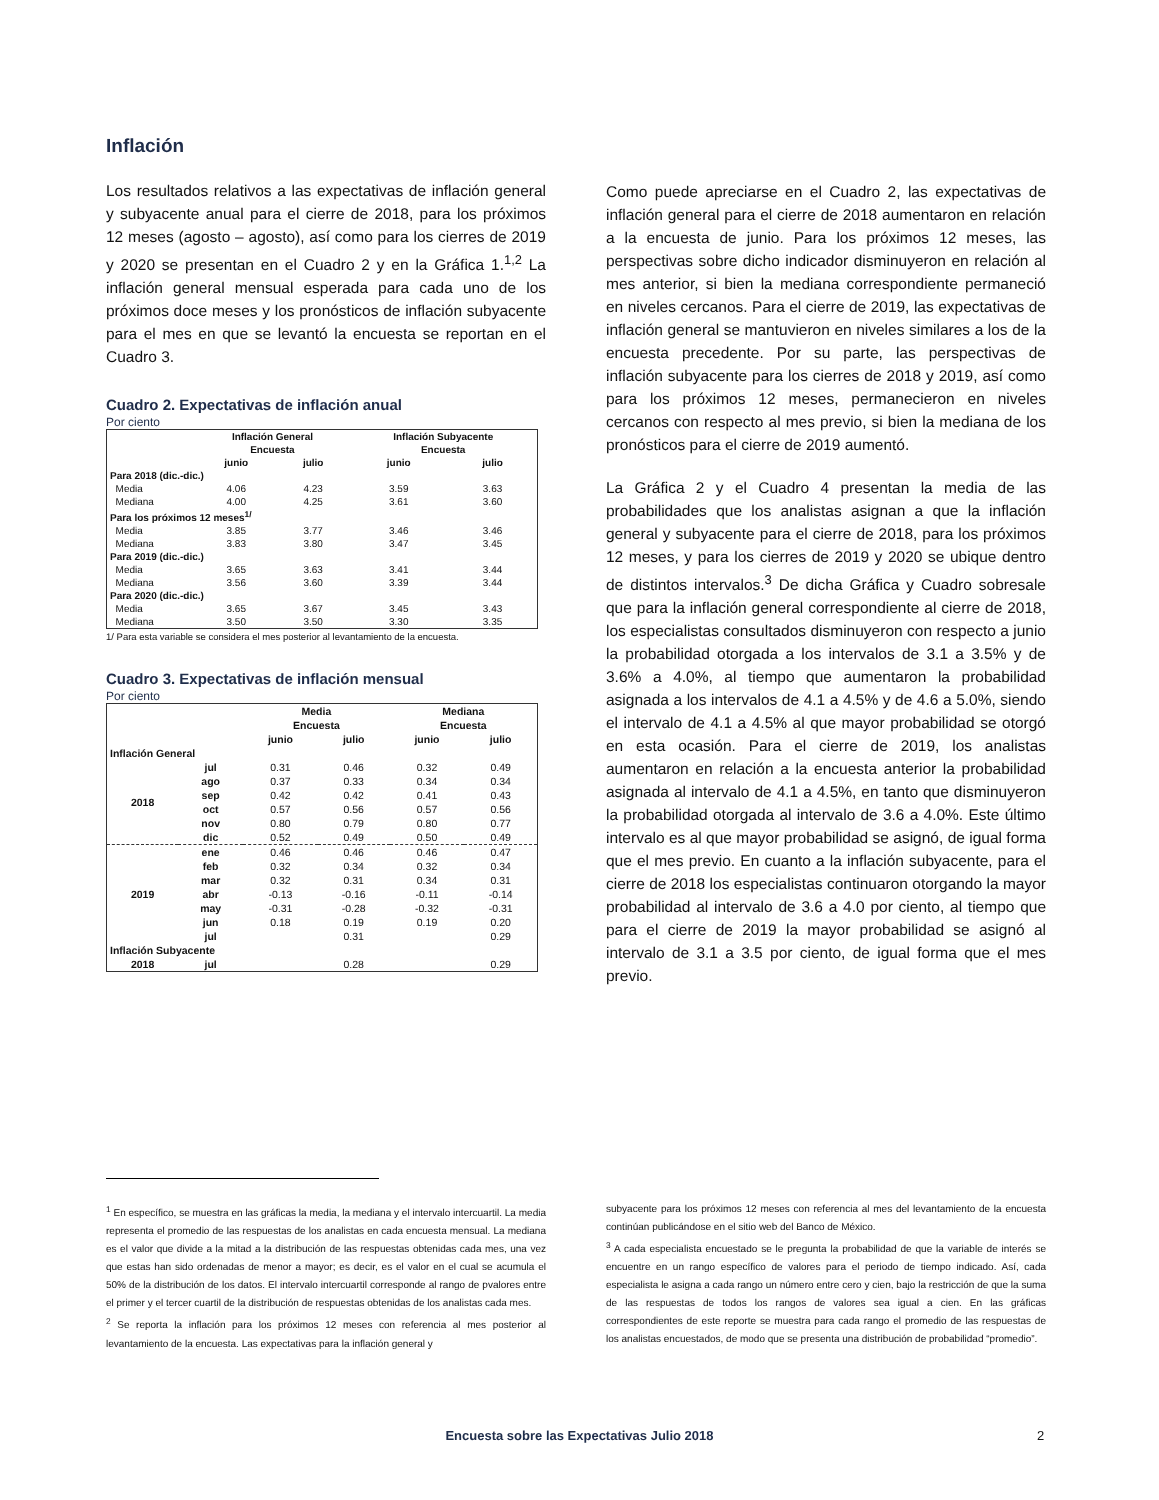Inflación
Los resultados relativos a las expectativas de inflación general y subyacente anual para el cierre de 2018, para los próximos 12 meses (agosto – agosto), así como para los cierres de 2019 y 2020 se presentan en el Cuadro 2 y en la Gráfica 1.<sup>1,2</sup> La inflación general mensual esperada para cada uno de los próximos doce meses y los pronósticos de inflación subyacente para el mes en que se levantó la encuesta se reportan en el Cuadro 3.
Cuadro 2. Expectativas de inflación anual
Por ciento
| | Inflación General | | Inflación Subyacente | |
| --- | --- | --- | --- | --- |
| | Encuesta | | Encuesta | |
| | junio | julio | junio | julio |
| Para 2018 (dic.-dic.) | | | | |
| Media | 4.06 | 4.23 | 3.59 | 3.63 |
| Mediana | 4.00 | 4.25 | 3.61 | 3.60 |
| Para los próximos 12 meses<sup>1/</sup> | | | | |
| Media | 3.85 | 3.77 | 3.46 | 3.46 |
| Mediana | 3.83 | 3.80 | 3.47 | 3.45 |
| Para 2019 (dic.-dic.) | | | | |
| Media | 3.65 | 3.63 | 3.41 | 3.44 |
| Mediana | 3.56 | 3.60 | 3.39 | 3.44 |
| Para 2020 (dic.-dic.) | | | | |
| Media | 3.65 | 3.67 | 3.45 | 3.43 |
| Mediana | 3.50 | 3.50 | 3.30 | 3.35 |
1/ Para esta variable se considera el mes posterior al levantamiento de la encuesta.
Cuadro 3. Expectativas de inflación mensual
Por ciento
| | | Media | | Mediana | |
| --- | --- | --- | --- | --- | --- |
| | | Encuesta | | Encuesta | |
| | | junio | julio | junio | julio |
| Inflación General | | | | | |
| 2018 | jul | 0.31 | 0.46 | 0.32 | 0.49 |
| | ago | 0.37 | 0.33 | 0.34 | 0.34 |
| | sep | 0.42 | 0.42 | 0.41 | 0.43 |
| | oct | 0.57 | 0.56 | 0.57 | 0.56 |
| | nov | 0.80 | 0.79 | 0.80 | 0.77 |
| | dic | 0.52 | 0.49 | 0.50 | 0.49 |
| 2019 | ene | 0.46 | 0.46 | 0.46 | 0.47 |
| | feb | 0.32 | 0.34 | 0.32 | 0.34 |
| | mar | 0.32 | 0.31 | 0.34 | 0.31 |
| | abr | -0.13 | -0.16 | -0.11 | -0.14 |
| | may | -0.31 | -0.28 | -0.32 | -0.31 |
| | jun | 0.18 | 0.19 | 0.19 | 0.20 |
| | jul | | 0.31 | | 0.29 |
| Inflación Subyacente | | | | | |
| 2018 | jul | | 0.28 | | 0.29 |
Como puede apreciarse en el Cuadro 2, las expectativas de inflación general para el cierre de 2018 aumentaron en relación a la encuesta de junio. Para los próximos 12 meses, las perspectivas sobre dicho indicador disminuyeron en relación al mes anterior, si bien la mediana correspondiente permaneció en niveles cercanos. Para el cierre de 2019, las expectativas de inflación general se mantuvieron en niveles similares a los de la encuesta precedente. Por su parte, las perspectivas de inflación subyacente para los cierres de 2018 y 2019, así como para los próximos 12 meses, permanecieron en niveles cercanos con respecto al mes previo, si bien la mediana de los pronósticos para el cierre de 2019 aumentó.
La Gráfica 2 y el Cuadro 4 presentan la media de las probabilidades que los analistas asignan a que la inflación general y subyacente para el cierre de 2018, para los próximos 12 meses, y para los cierres de 2019 y 2020 se ubique dentro de distintos intervalos.<sup>3</sup> De dicha Gráfica y Cuadro sobresale que para la inflación general correspondiente al cierre de 2018, los especialistas consultados disminuyeron con respecto a junio la probabilidad otorgada a los intervalos de 3.1 a 3.5% y de 3.6% a 4.0%, al tiempo que aumentaron la probabilidad asignada a los intervalos de 4.1 a 4.5% y de 4.6 a 5.0%, siendo el intervalo de 4.1 a 4.5% al que mayor probabilidad se otorgó en esta ocasión. Para el cierre de 2019, los analistas aumentaron en relación a la encuesta anterior la probabilidad asignada al intervalo de 4.1 a 4.5%, en tanto que disminuyeron la probabilidad otorgada al intervalo de 3.6 a 4.0%. Este último intervalo es al que mayor probabilidad se asignó, de igual forma que el mes previo. En cuanto a la inflación subyacente, para el cierre de 2018 los especialistas continuaron otorgando la mayor probabilidad al intervalo de 3.6 a 4.0 por ciento, al tiempo que para el cierre de 2019 la mayor probabilidad se asignó al intervalo de 3.1 a 3.5 por ciento, de igual forma que el mes previo.
<sup>1</sup> En específico, se muestra en las gráficas la media, la mediana y el intervalo intercuartil. La media representa el promedio de las respuestas de los analistas en cada encuesta mensual. La mediana es el valor que divide a la mitad a la distribución de las respuestas obtenidas cada mes, una vez que estas han sido ordenadas de menor a mayor; es decir, es el valor en el cual se acumula el 50% de la distribución de los datos. El intervalo intercuartil corresponde al rango de pvalores entre el primer y el tercer cuartil de la distribución de respuestas obtenidas de los analistas cada mes.
<sup>2</sup> Se reporta la inflación para los próximos 12 meses con referencia al mes posterior al levantamiento de la encuesta. Las expectativas para la inflación general y
subyacente para los próximos 12 meses con referencia al mes del levantamiento de la encuesta continúan publicándose en el sitio web del Banco de México.
<sup>3</sup> A cada especialista encuestado se le pregunta la probabilidad de que la variable de interés se encuentre en un rango específico de valores para el periodo de tiempo indicado. Así, cada especialista le asigna a cada rango un número entre cero y cien, bajo la restricción de que la suma de las respuestas de todos los rangos de valores sea igual a cien. En las gráficas correspondientes de este reporte se muestra para cada rango el promedio de las respuestas de los analistas encuestados, de modo que se presenta una distribución de probabilidad “promedio”.
Encuesta sobre las Expectativas Julio 2018 2